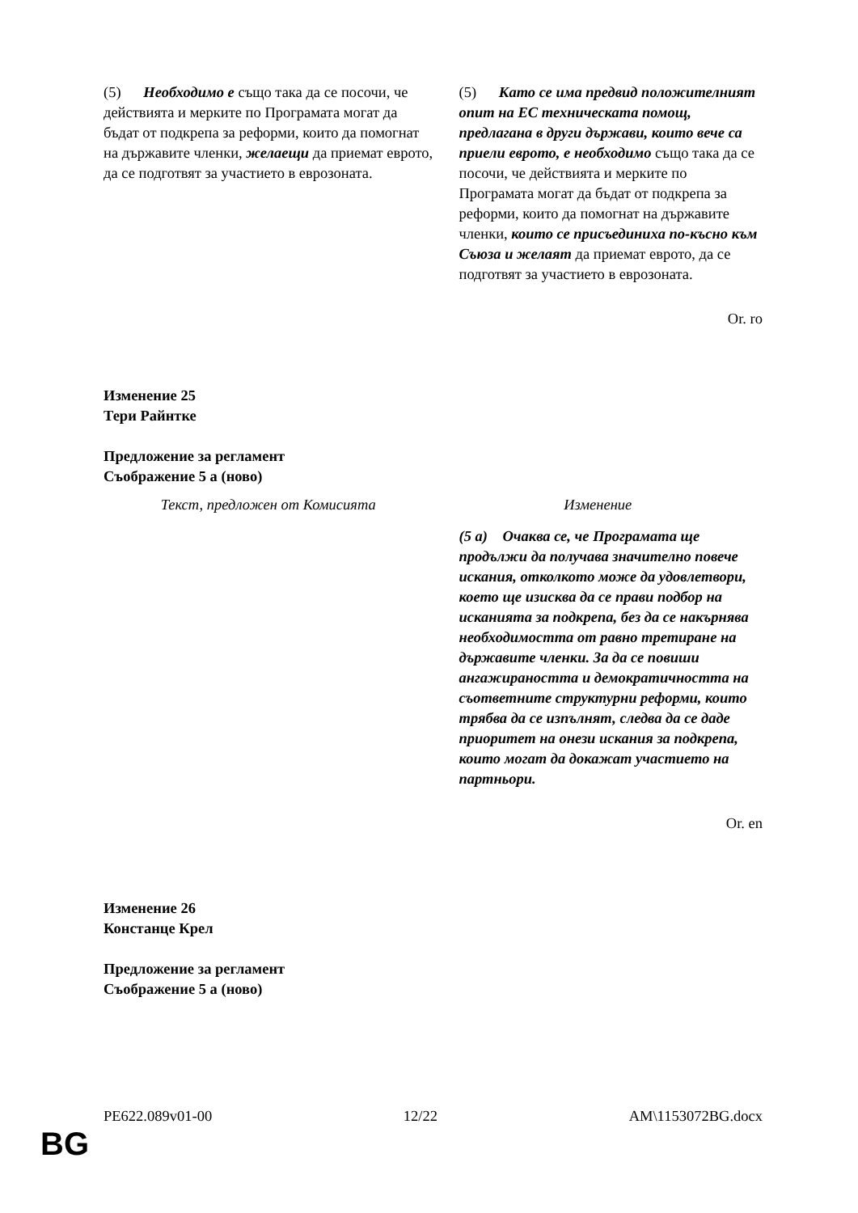| (5) Необходимо е също така да се посочи, че действията и мерките по Програмата могат да бъдат от подкрепа за реформи, които да помогнат на държавите членки, желаещи да приемат еврото, да се подготвят за участието в еврозоната. | (5) Като се има предвид положителният опит на ЕС техническата помощ, предлагана в други държави, които вече са приели еврото, е необходимо също така да се посочи, че действията и мерките по Програмата могат да бъдат от подкрепа за реформи, които да помогнат на държавите членки, които се присъединиха по-късно към Съюза и желаят да приемат еврото, да се подготвят за участието в еврозоната. |
Or. ro
Изменение 25
Тери Райнтке
Предложение за регламент
Съображение 5 а (ново)
| Текст, предложен от Комисията | Изменение |
| | (5 а) Очаква се, че Програмата ще продължи да получава значително повече искания, отколкото може да удовлетвори, което ще изисква да се прави подбор на исканията за подкрепа, без да се накърнява необходимостта от равно третиране на държавите членки. За да се повиши ангажираността и демократичността на съответните структурни реформи, които трябва да се изпълнят, следва да се даде приоритет на онези искания за подкрепа, които могат да докажат участието на партньори. |
Or. en
Изменение 26
Констанце Крел
Предложение за регламент
Съображение 5 а (ново)
PE622.089v01-00 12/22 AM\1153072BG.docx
BG